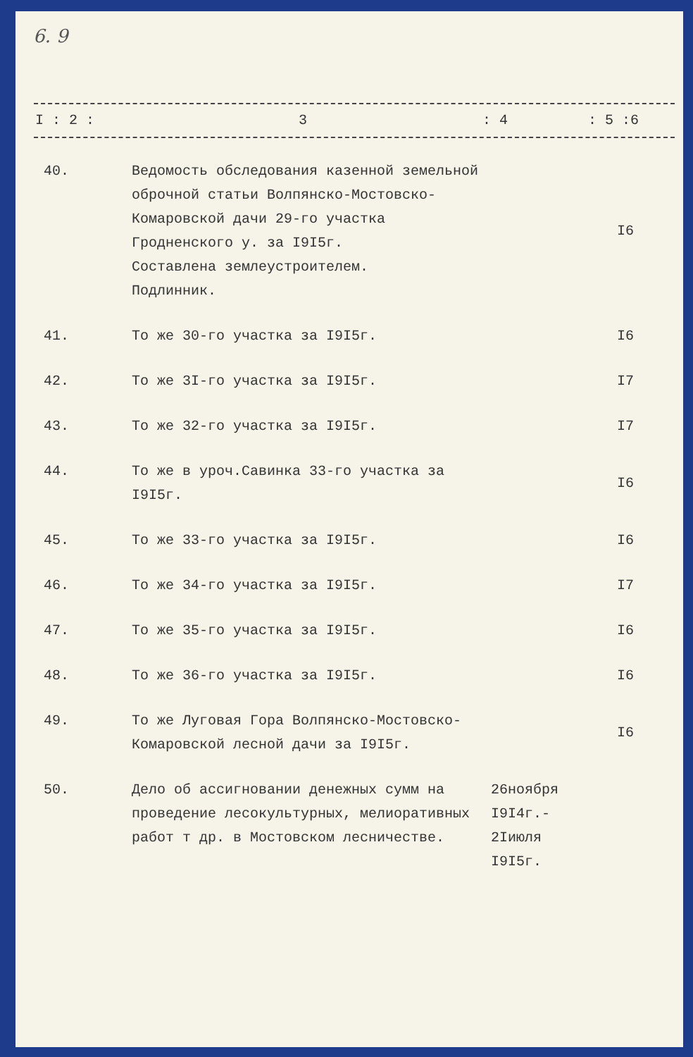6. 9
| I : 2 : | 3 | : 4 | : 5 :6 |
| 40. | Ведомость обследования казенной земельной оброчной статьи Волпянско-Мостовско-Комаровской дачи 29-го участка Гродненского у. за I9I5г. Составлена землеустроителем. Подлинник. | | I6 |
| 41. | То же 30-го участка за I9I5г. | | I6 |
| 42. | То же 3I-го участка за I9I5г. | | I7 |
| 43. | То же 32-го участка за I9I5г. | | I7 |
| 44. | То же в уроч.Савинка 33-го участка за I9I5г. | | I6 |
| 45. | То же 33-го участка за I9I5г. | | I6 |
| 46. | То же 34-го участка за I9I5г. | | I7 |
| 47. | То же 35-го участка за I9I5г. | | I6 |
| 48. | То же 36-го участка за I9I5г. | | I6 |
| 49. | То же Луговая Гора Волпянско-Мостовско-Комаровской лесной дачи за I9I5г. | | I6 |
| 50. | Дело об ассигновании денежных сумм на проведение лесокультурных, мелиоративных работ т др. в Мостовском лесничестве. | 26ноября I9I4г.- 2Iиюля I9I5г. | |